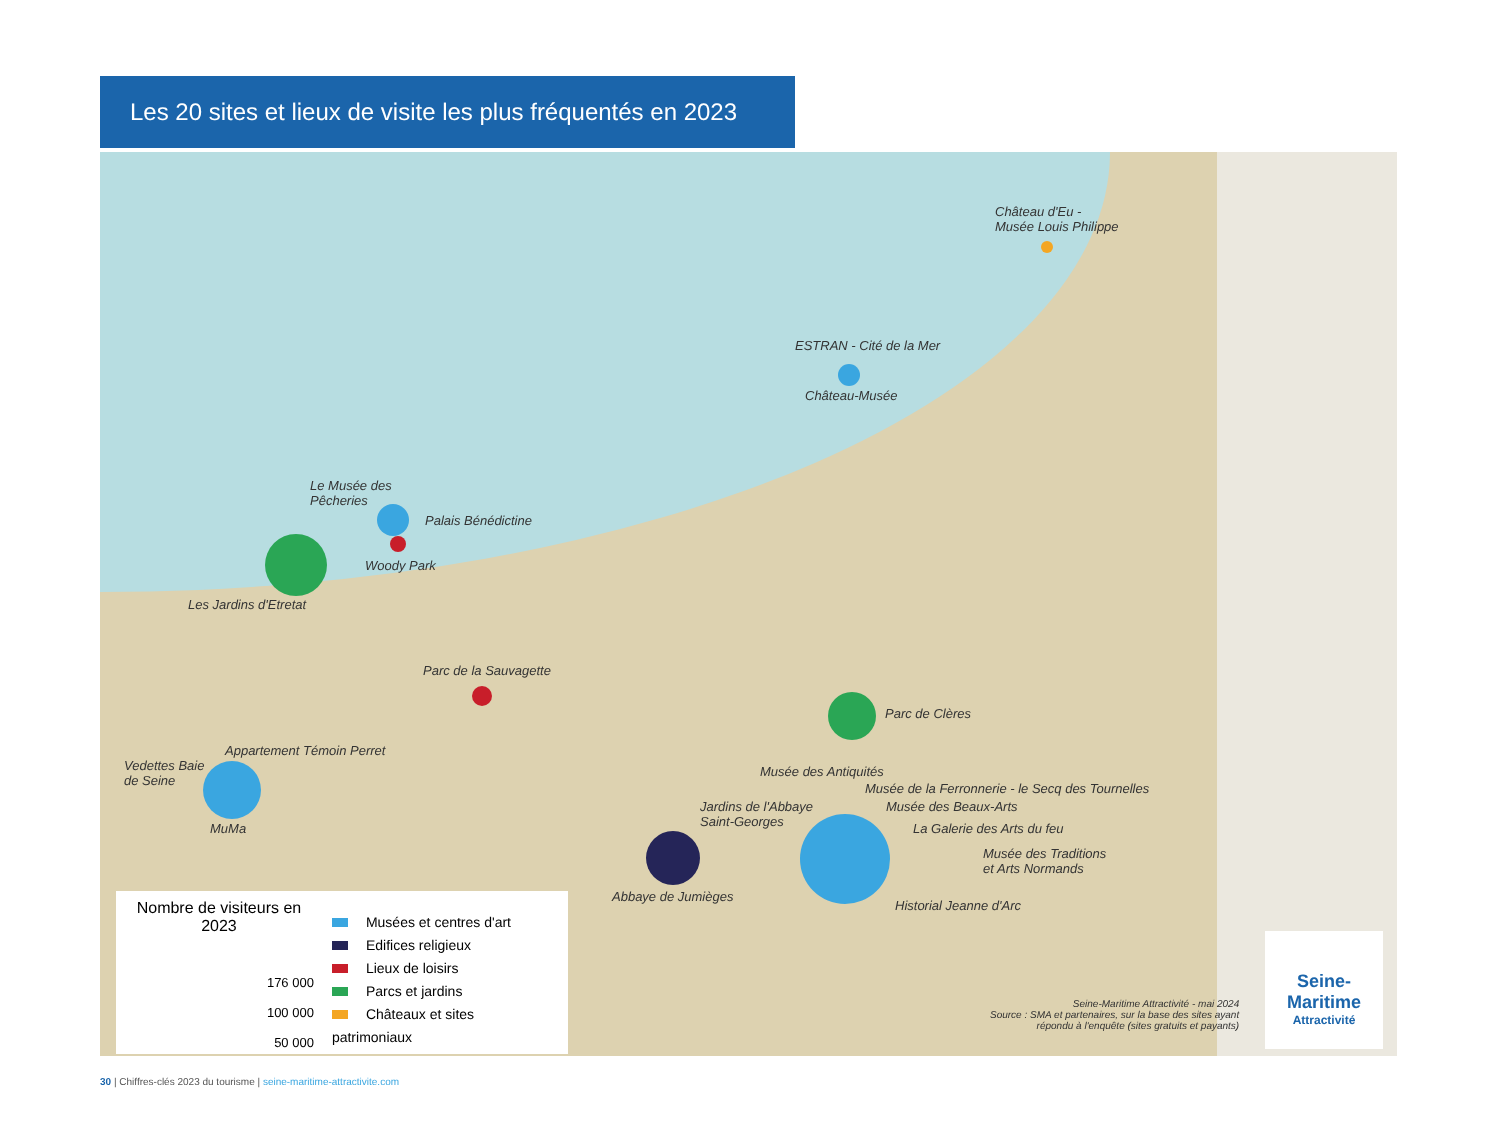Les 20 sites et lieux de visite les plus fréquentés en 2023
Château d'Eu -
Musée Louis Philippe
ESTRAN - Cité de la Mer
Château-Musée
Le Musée des
Pêcheries
Palais Bénédictine
Woody Park
Les Jardins d'Etretat
Parc de la Sauvagette
Parc de Clères
Appartement Témoin Perret
Vedettes Baie
de Seine
MuMa
Musée des Antiquités
Musée de la Ferronnerie - le Secq des Tournelles
Musée des Beaux-Arts
Jardins de l'Abbaye
Saint-Georges
La Galerie des Arts du feu
Musée des Traditions
et Arts Normands
Abbaye de Jumièges
Historial Jeanne d'Arc
Nombre de visiteurs en 2023
176 000
100 000
50 000
Musées et centres d'art
Edifices religieux
Lieux de loisirs
Parcs et jardins
Châteaux et sites patrimoniaux
Seine-Maritime Attractivité - mai 2024
Source : SMA et partenaires, sur la base des sites ayant
répondu à l'enquête (sites gratuits et payants)
Seine-
Maritime
Attractivité
30 | Chiffres-clés 2023 du tourisme | seine-maritime-attractivite.com